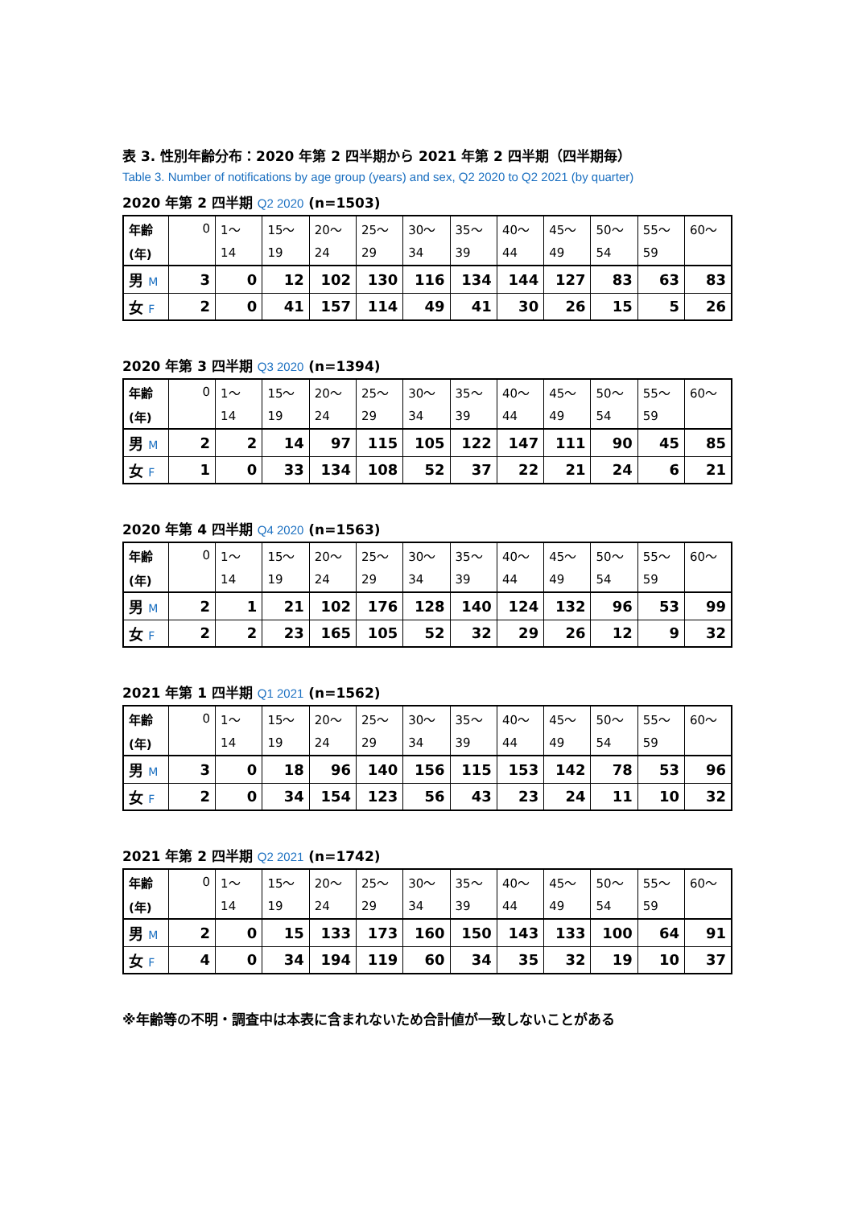表 3. 性別年齢分布：2020 年第 2 四半期から 2021 年第 2 四半期（四半期毎）
Table 3. Number of notifications by age group (years) and sex, Q2 2020 to Q2 2021 (by quarter)
2020 年第 2 四半期 Q2 2020 (n=1503)
| 年齢 | 0 | 1～ | 15～ | 20～ | 25～ | 30～ | 35～ | 40～ | 45～ | 50～ | 55～ | 60～ |
| (年) | | 14 | 19 | 24 | 29 | 34 | 39 | 44 | 49 | 54 | 59 | |
| 男 M | 3 | 0 | 12 | 102 | 130 | 116 | 134 | 144 | 127 | 83 | 63 | 83 |
| 女 F | 2 | 0 | 41 | 157 | 114 | 49 | 41 | 30 | 26 | 15 | 5 | 26 |
2020 年第 3 四半期 Q3 2020 (n=1394)
| 年齢 | 0 | 1～ | 15～ | 20～ | 25～ | 30～ | 35～ | 40～ | 45～ | 50～ | 55～ | 60～ |
| (年) | | 14 | 19 | 24 | 29 | 34 | 39 | 44 | 49 | 54 | 59 | |
| 男 M | 2 | 2 | 14 | 97 | 115 | 105 | 122 | 147 | 111 | 90 | 45 | 85 |
| 女 F | 1 | 0 | 33 | 134 | 108 | 52 | 37 | 22 | 21 | 24 | 6 | 21 |
2020 年第 4 四半期 Q4 2020 (n=1563)
| 年齢 | 0 | 1～ | 15～ | 20～ | 25～ | 30～ | 35～ | 40～ | 45～ | 50～ | 55～ | 60～ |
| (年) | | 14 | 19 | 24 | 29 | 34 | 39 | 44 | 49 | 54 | 59 | |
| 男 M | 2 | 1 | 21 | 102 | 176 | 128 | 140 | 124 | 132 | 96 | 53 | 99 |
| 女 F | 2 | 2 | 23 | 165 | 105 | 52 | 32 | 29 | 26 | 12 | 9 | 32 |
2021 年第 1 四半期 Q1 2021 (n=1562)
| 年齢 | 0 | 1～ | 15～ | 20～ | 25～ | 30～ | 35～ | 40～ | 45～ | 50～ | 55～ | 60～ |
| (年) | | 14 | 19 | 24 | 29 | 34 | 39 | 44 | 49 | 54 | 59 | |
| 男 M | 3 | 0 | 18 | 96 | 140 | 156 | 115 | 153 | 142 | 78 | 53 | 96 |
| 女 F | 2 | 0 | 34 | 154 | 123 | 56 | 43 | 23 | 24 | 11 | 10 | 32 |
2021 年第 2 四半期 Q2 2021 (n=1742)
| 年齢 | 0 | 1～ | 15～ | 20～ | 25～ | 30～ | 35～ | 40～ | 45～ | 50～ | 55～ | 60～ |
| (年) | | 14 | 19 | 24 | 29 | 34 | 39 | 44 | 49 | 54 | 59 | |
| 男 M | 2 | 0 | 15 | 133 | 173 | 160 | 150 | 143 | 133 | 100 | 64 | 91 |
| 女 F | 4 | 0 | 34 | 194 | 119 | 60 | 34 | 35 | 32 | 19 | 10 | 37 |
※年齢等の不明・調査中は本表に含まれないため合計値が一致しないことがある